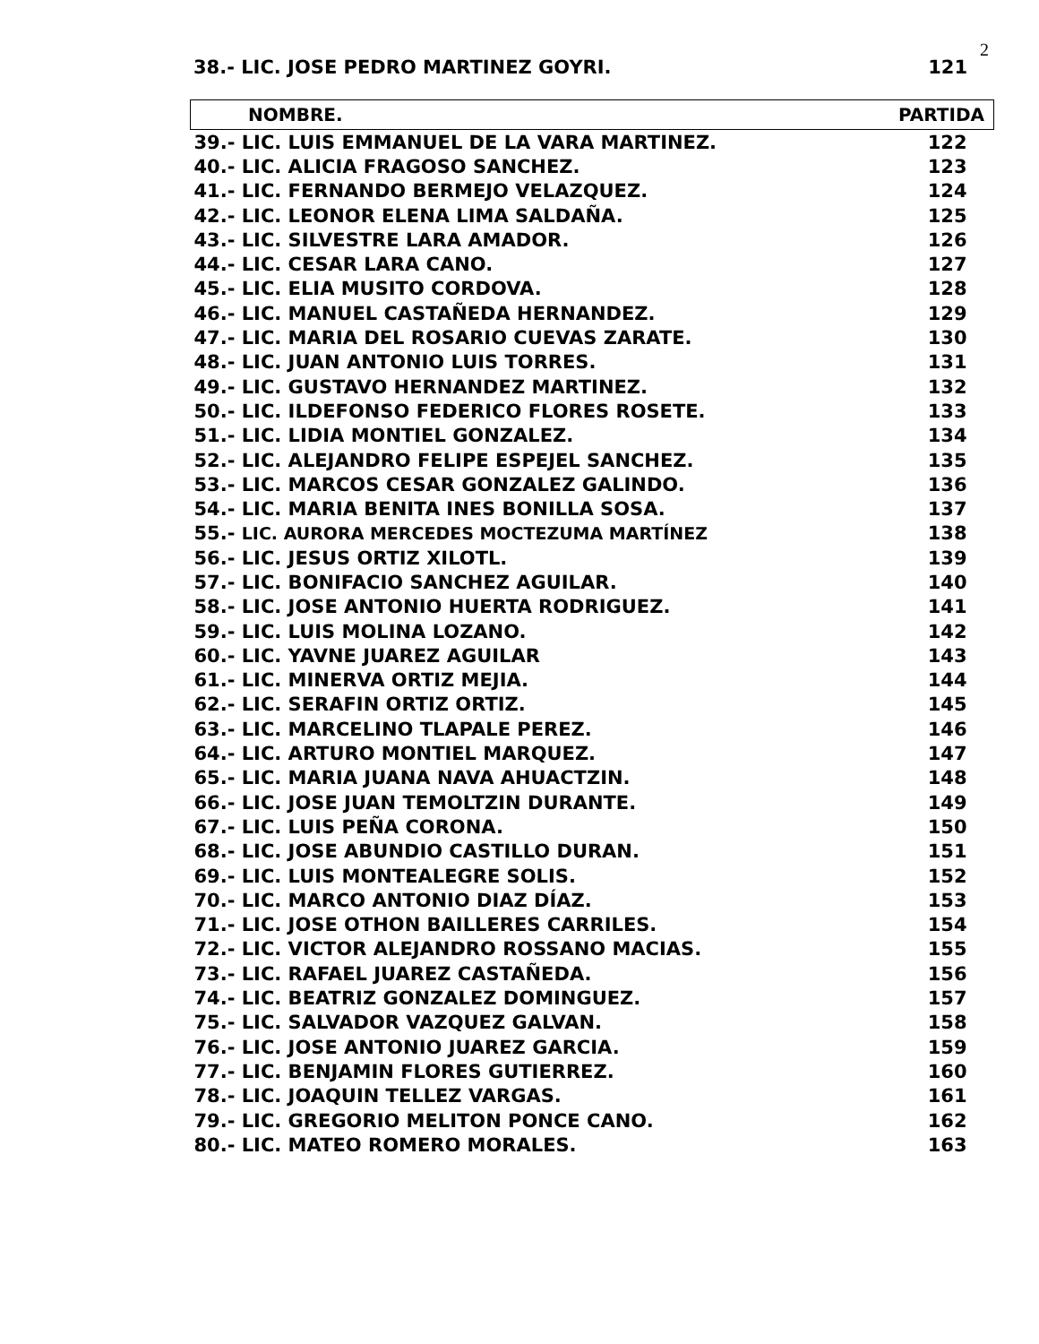2
38.- LIC. JOSE PEDRO MARTINEZ GOYRI. 121
| NOMBRE. | PARTIDA |
| --- | --- |
| 39.- LIC. LUIS EMMANUEL DE LA VARA MARTINEZ. | 122 |
| 40.- LIC. ALICIA FRAGOSO SANCHEZ. | 123 |
| 41.- LIC. FERNANDO BERMEJO VELAZQUEZ. | 124 |
| 42.- LIC. LEONOR ELENA LIMA SALDAÑA. | 125 |
| 43.- LIC. SILVESTRE LARA AMADOR. | 126 |
| 44.- LIC. CESAR LARA CANO. | 127 |
| 45.- LIC. ELIA MUSITO CORDOVA. | 128 |
| 46.- LIC. MANUEL CASTAÑEDA HERNANDEZ. | 129 |
| 47.- LIC. MARIA DEL ROSARIO CUEVAS ZARATE. | 130 |
| 48.- LIC. JUAN ANTONIO LUIS TORRES. | 131 |
| 49.- LIC. GUSTAVO HERNANDEZ MARTINEZ. | 132 |
| 50.- LIC. ILDEFONSO FEDERICO FLORES ROSETE. | 133 |
| 51.- LIC. LIDIA MONTIEL GONZALEZ. | 134 |
| 52.- LIC. ALEJANDRO FELIPE ESPEJEL SANCHEZ. | 135 |
| 53.- LIC. MARCOS CESAR GONZALEZ GALINDO. | 136 |
| 54.- LIC. MARIA BENITA INES BONILLA SOSA. | 137 |
| 55.- LIC. AURORA MERCEDES MOCTEZUMA MARTÍNEZ | 138 |
| 56.- LIC. JESUS ORTIZ XILOTL. | 139 |
| 57.- LIC. BONIFACIO SANCHEZ AGUILAR. | 140 |
| 58.- LIC. JOSE ANTONIO HUERTA RODRIGUEZ. | 141 |
| 59.- LIC. LUIS MOLINA LOZANO. | 142 |
| 60.- LIC. YAVNE JUAREZ AGUILAR | 143 |
| 61.- LIC. MINERVA ORTIZ MEJIA. | 144 |
| 62.- LIC. SERAFIN ORTIZ ORTIZ. | 145 |
| 63.- LIC. MARCELINO TLAPALE PEREZ. | 146 |
| 64.- LIC. ARTURO MONTIEL MARQUEZ. | 147 |
| 65.- LIC. MARIA JUANA NAVA AHUACTZIN. | 148 |
| 66.- LIC. JOSE JUAN TEMOLTZIN DURANTE. | 149 |
| 67.- LIC. LUIS PEÑA CORONA. | 150 |
| 68.- LIC. JOSE ABUNDIO CASTILLO DURAN. | 151 |
| 69.- LIC. LUIS MONTEALEGRE SOLIS. | 152 |
| 70.- LIC. MARCO ANTONIO DIAZ DÍAZ. | 153 |
| 71.- LIC. JOSE OTHON BAILLERES CARRILES. | 154 |
| 72.- LIC. VICTOR ALEJANDRO ROSSANO MACIAS. | 155 |
| 73.- LIC. RAFAEL JUAREZ CASTAÑEDA. | 156 |
| 74.- LIC. BEATRIZ GONZALEZ DOMINGUEZ. | 157 |
| 75.- LIC. SALVADOR VAZQUEZ GALVAN. | 158 |
| 76.- LIC. JOSE ANTONIO JUAREZ GARCIA. | 159 |
| 77.- LIC. BENJAMIN FLORES GUTIERREZ. | 160 |
| 78.- LIC. JOAQUIN TELLEZ VARGAS. | 161 |
| 79.- LIC. GREGORIO MELITON PONCE CANO. | 162 |
| 80.- LIC. MATEO ROMERO MORALES. | 163 |